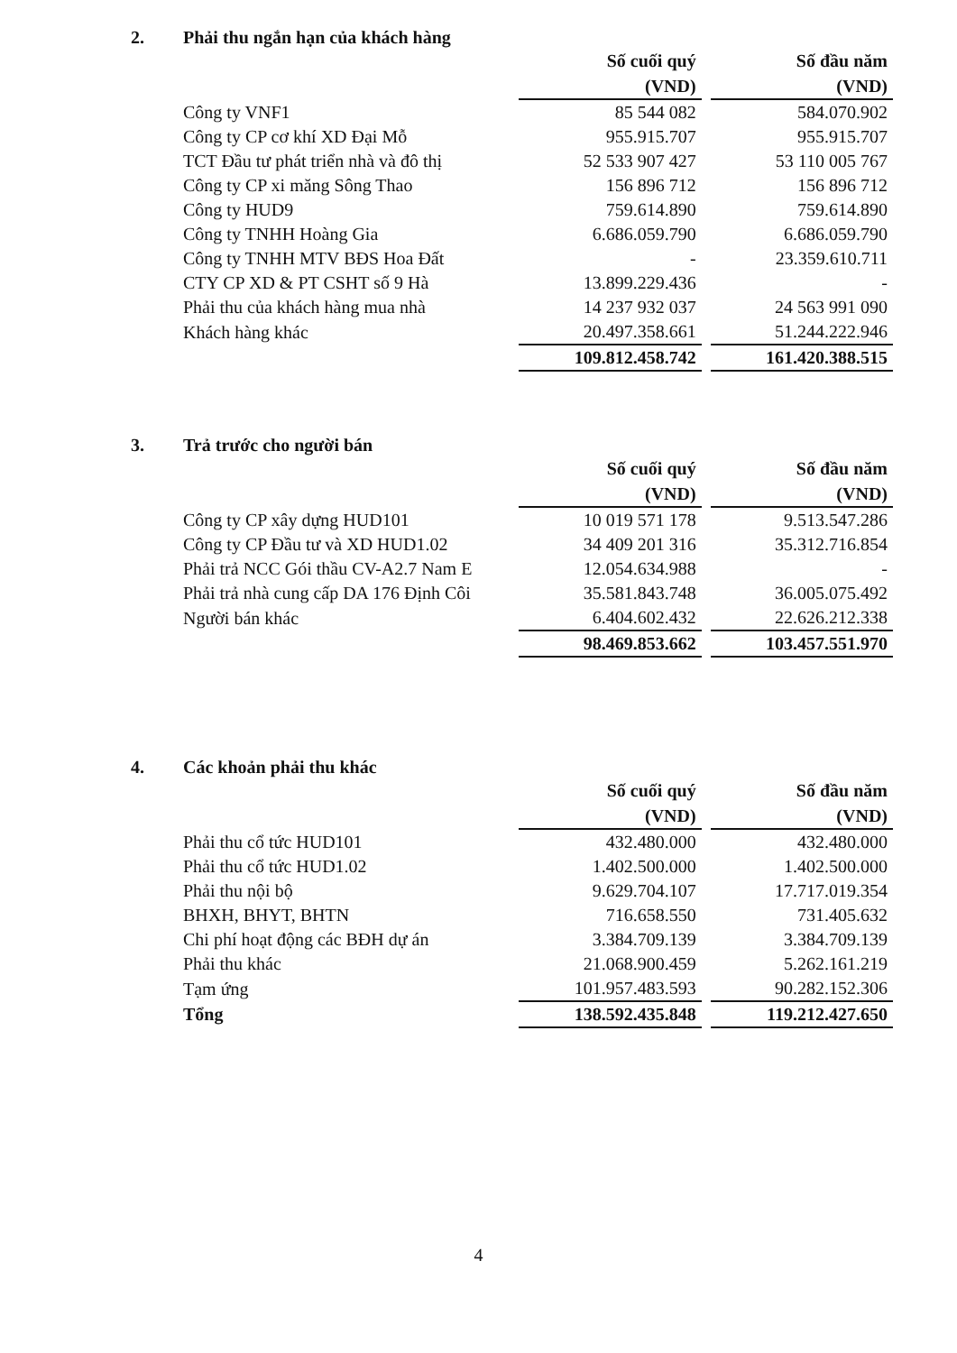2. Phải thu ngắn hạn của khách hàng
| | Số cuối quý (VND) | | Số đầu năm (VND) |
| Công ty VNF1 | 85 544 082 | | 584.070.902 |
| Công ty CP cơ khí XD Đại Mỗ | 955.915.707 | | 955.915.707 |
| TCT Đầu tư phát triển nhà và đô thị | 52 533 907 427 | | 53 110 005 767 |
| Công ty CP xi măng Sông Thao | 156 896 712 | | 156 896 712 |
| Công ty HUD9 | 759.614.890 | | 759.614.890 |
| Công ty TNHH Hoàng Gia | 6.686.059.790 | | 6.686.059.790 |
| Công ty TNHH MTV BĐS Hoa Đất | - | | 23.359.610.711 |
| CTY CP XD & PT CSHT số 9 Hà | 13.899.229.436 | | - |
| Phải thu của khách hàng mua nhà | 14 237 932 037 | | 24 563 991 090 |
| Khách hàng khác | 20.497.358.661 | | 51.244.222.946 |
| | 109.812.458.742 | | 161.420.388.515 |
3. Trả trước cho người bán
| | Số cuối quý (VND) | | Số đầu năm (VND) |
| Công ty CP xây dựng HUD101 | 10 019 571 178 | | 9.513.547.286 |
| Công ty CP Đầu tư và XD HUD1.02 | 34 409 201 316 | | 35.312.716.854 |
| Phải trả NCC Gói thầu CV-A2.7 Nam E | 12.054.634.988 | | - |
| Phải trả nhà cung cấp DA 176 Định Côi | 35.581.843.748 | | 36.005.075.492 |
| Người bán khác | 6.404.602.432 | | 22.626.212.338 |
| | 98.469.853.662 | | 103.457.551.970 |
4. Các khoản phải thu khác
| | Số cuối quý (VND) | | Số đầu năm (VND) |
| Phải thu cổ tức HUD101 | 432.480.000 | | 432.480.000 |
| Phải thu cổ tức HUD1.02 | 1.402.500.000 | | 1.402.500.000 |
| Phải thu nội bộ | 9.629.704.107 | | 17.717.019.354 |
| BHXH, BHYT, BHTN | 716.658.550 | | 731.405.632 |
| Chi phí hoạt động các BĐH dự án | 3.384.709.139 | | 3.384.709.139 |
| Phải thu khác | 21.068.900.459 | | 5.262.161.219 |
| Tạm ứng | 101.957.483.593 | | 90.282.152.306 |
| Tổng | 138.592.435.848 | | 119.212.427.650 |
4